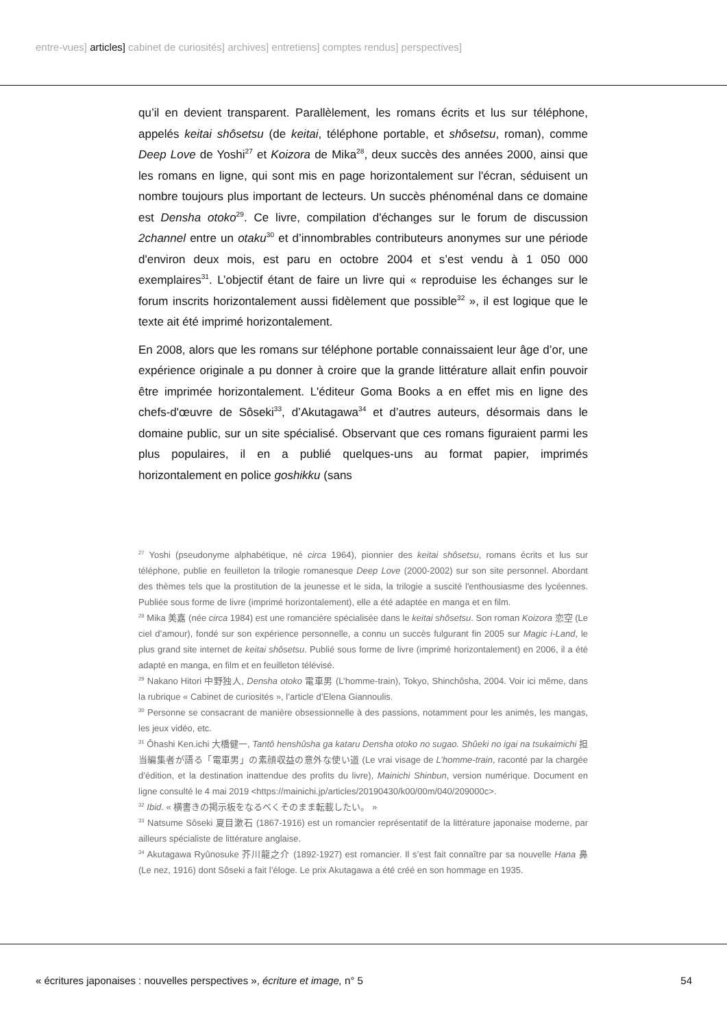entre-vues] articles] cabinet de curiosités] archives] entretiens] comptes rendus] perspectives]
qu’il en devient transparent. Parallèlement, les romans écrits et lus sur téléphone, appelés keitai shôsetsu (de keitai, téléphone portable, et shôsetsu, roman), comme Deep Love de Yoshi<sup>27</sup> et Koizora de Mika<sup>28</sup>, deux succès des années 2000, ainsi que les romans en ligne, qui sont mis en page horizontalement sur l'écran, séduisent un nombre toujours plus important de lecteurs. Un succès phénoménal dans ce domaine est Densha otoko<sup>29</sup>. Ce livre, compilation d'échanges sur le forum de discussion 2channel entre un otaku<sup>30</sup> et d’innombrables contributeurs anonymes sur une période d'environ deux mois, est paru en octobre 2004 et s’est vendu à 1 050 000 exemplaires<sup>31</sup>. L’objectif étant de faire un livre qui « reproduise les échanges sur le forum inscrits horizontalement aussi fidèlement que possible<sup>32</sup> », il est logique que le texte ait été imprimé horizontalement.
En 2008, alors que les romans sur téléphone portable connaissaient leur âge d’or, une expérience originale a pu donner à croire que la grande littérature allait enfin pouvoir être imprimée horizontalement. L'éditeur Goma Books a en effet mis en ligne des chefs-d'œuvre de Sôseki<sup>33</sup>, d’Akutagawa<sup>34</sup> et d’autres auteurs, désormais dans le domaine public, sur un site spécialisé. Observant que ces romans figuraient parmi les plus populaires, il en a publié quelques-uns au format papier, imprimés horizontalement en police goshikku (sans
<sup>27</sup> Yoshi (pseudonyme alphabétique, né circa 1964), pionnier des keitai shôsetsu, romans écrits et lus sur téléphone, publie en feuilleton la trilogie romanesque Deep Love (2000-2002) sur son site personnel. Abordant des thèmes tels que la prostitution de la jeunesse et le sida, la trilogie a suscité l'enthousiasme des lycéennes. Publiée sous forme de livre (imprimé horizontalement), elle a été adaptée en manga et en film.
<sup>28</sup> Mika 美嘉 (née circa 1984) est une romancière spécialisée dans le keitai shôsetsu. Son roman Koizora 恋空 (Le ciel d’amour), fondé sur son expérience personnelle, a connu un succès fulgurant fin 2005 sur Magic i-Land, le plus grand site internet de keitai shôsetsu. Publié sous forme de livre (imprimé horizontalement) en 2006, il a été adapté en manga, en film et en feuilleton télévisé.
<sup>29</sup> Nakano Hitori 中野独人, Densha otoko 電車男 (L’homme-train), Tokyo, Shinchôsha, 2004. Voir ici même, dans la rubrique « Cabinet de curiosités », l’article d’Elena Giannoulis.
<sup>30</sup> Personne se consacrant de manière obsessionnelle à des passions, notamment pour les animés, les mangas, les jeux vidéo, etc.
<sup>31</sup> Ôhashi Ken.ichi 大橋健一, Tantô henshûsha ga kataru Densha otoko no sugao. Shûeki no igai na tsukaimichi 担当編集者が語る「電車男」の素顔収益の意外な使い道 (Le vrai visage de L’homme-train, raconté par la chargée d’édition, et la destination inattendue des profits du livre), Mainichi Shinbun, version numérique. Document en ligne consulté le 4 mai 2019 <https://mainichi.jp/articles/20190430/k00/00m/040/209000c>.
<sup>32</sup> Ibid. « 横書きの掲示板をなるべくそのまま転載したい。 »
<sup>33</sup> Natsume Sôseki 夏目漱石 (1867-1916) est un romancier représentatif de la littérature japonaise moderne, par ailleurs spécialiste de littérature anglaise.
<sup>34</sup> Akutagawa Ryûnosuke 芥川龍之介 (1892-1927) est romancier. Il s’est fait connaître par sa nouvelle Hana 鼻 (Le nez, 1916) dont Sôseki a fait l’éloge. Le prix Akutagawa a été créé en son hommage en 1935.
« écritures japonaises : nouvelles perspectives », écriture et image, n° 5 54